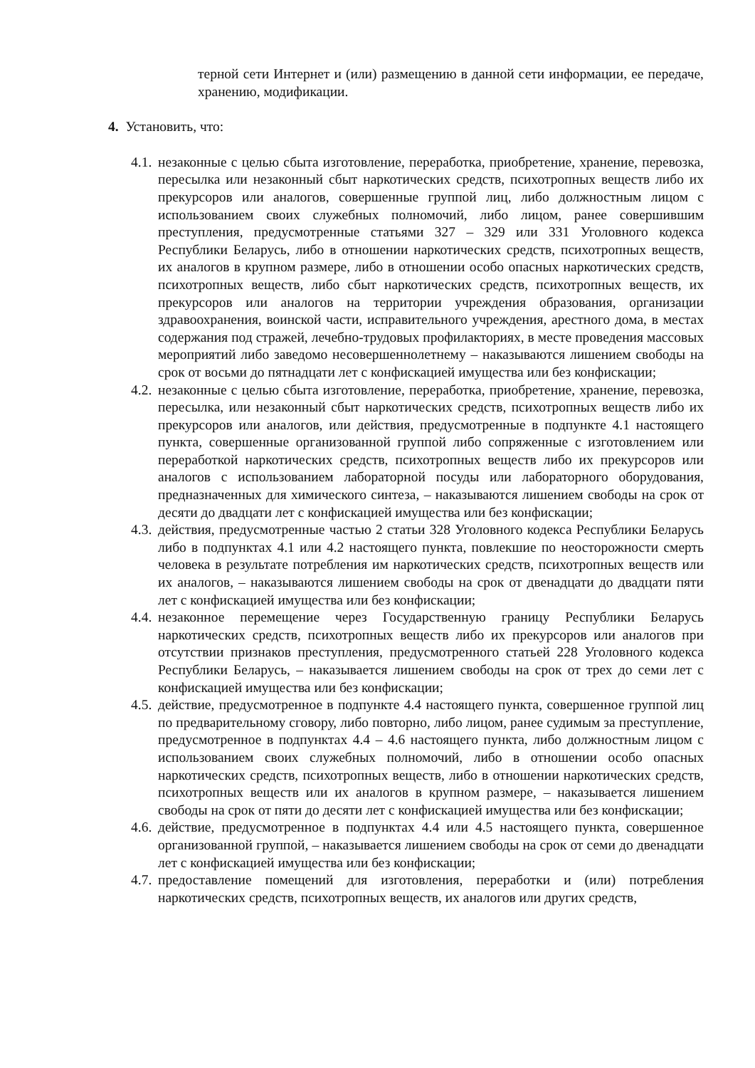терной сети Интернет и (или) размещению в данной сети информации, ее передаче, хранению, модификации.
4. Установить, что:
4.1. незаконные с целью сбыта изготовление, переработка, приобретение, хранение, перевозка, пересылка или незаконный сбыт наркотических средств, психотропных веществ либо их прекурсоров или аналогов, совершенные группой лиц, либо должностным лицом с использованием своих служебных полномочий, либо лицом, ранее совершившим преступления, предусмотренные статьями 327 – 329 или 331 Уголовного кодекса Республики Беларусь, либо в отношении наркотических средств, психотропных веществ, их аналогов в крупном размере, либо в отношении особо опасных наркотических средств, психотропных веществ, либо сбыт наркотических средств, психотропных веществ, их прекурсоров или аналогов на территории учреждения образования, организации здравоохранения, воинской части, исправительного учреждения, арестного дома, в местах содержания под стражей, лечебно-трудовых профилакториях, в месте проведения массовых мероприятий либо заведомо несовершеннолетнему – наказываются лишением свободы на срок от восьми до пятнадцати лет с конфискацией имущества или без конфискации;
4.2. незаконные с целью сбыта изготовление, переработка, приобретение, хранение, перевозка, пересылка, или незаконный сбыт наркотических средств, психотропных веществ либо их прекурсоров или аналогов, или действия, предусмотренные в подпункте 4.1 настоящего пункта, совершенные организованной группой либо сопряженные с изготовлением или переработкой наркотических средств, психотропных веществ либо их прекурсоров или аналогов с использованием лабораторной посуды или лабораторного оборудования, предназначенных для химического синтеза, – наказываются лишением свободы на срок от десяти до двадцати лет с конфискацией имущества или без конфискации;
4.3. действия, предусмотренные частью 2 статьи 328 Уголовного кодекса Республики Беларусь либо в подпунктах 4.1 или 4.2 настоящего пункта, повлекшие по неосторожности смерть человека в результате потребления им наркотических средств, психотропных веществ или их аналогов, – наказываются лишением свободы на срок от двенадцати до двадцати пяти лет с конфискацией имущества или без конфискации;
4.4. незаконное перемещение через Государственную границу Республики Беларусь наркотических средств, психотропных веществ либо их прекурсоров или аналогов при отсутствии признаков преступления, предусмотренного статьей 228 Уголовного кодекса Республики Беларусь, – наказывается лишением свободы на срок от трех до семи лет с конфискацией имущества или без конфискации;
4.5. действие, предусмотренное в подпункте 4.4 настоящего пункта, совершенное группой лиц по предварительному сговору, либо повторно, либо лицом, ранее судимым за преступление, предусмотренное в подпунктах 4.4 – 4.6 настоящего пункта, либо должностным лицом с использованием своих служебных полномочий, либо в отношении особо опасных наркотических средств, психотропных веществ, либо в отношении наркотических средств, психотропных веществ или их аналогов в крупном размере, – наказывается лишением свободы на срок от пяти до десяти лет с конфискацией имущества или без конфискации;
4.6. действие, предусмотренное в подпунктах 4.4 или 4.5 настоящего пункта, совершенное организованной группой, – наказывается лишением свободы на срок от семи до двенадцати лет с конфискацией имущества или без конфискации;
4.7. предоставление помещений для изготовления, переработки и (или) потребления наркотических средств, психотропных веществ, их аналогов или других средств,